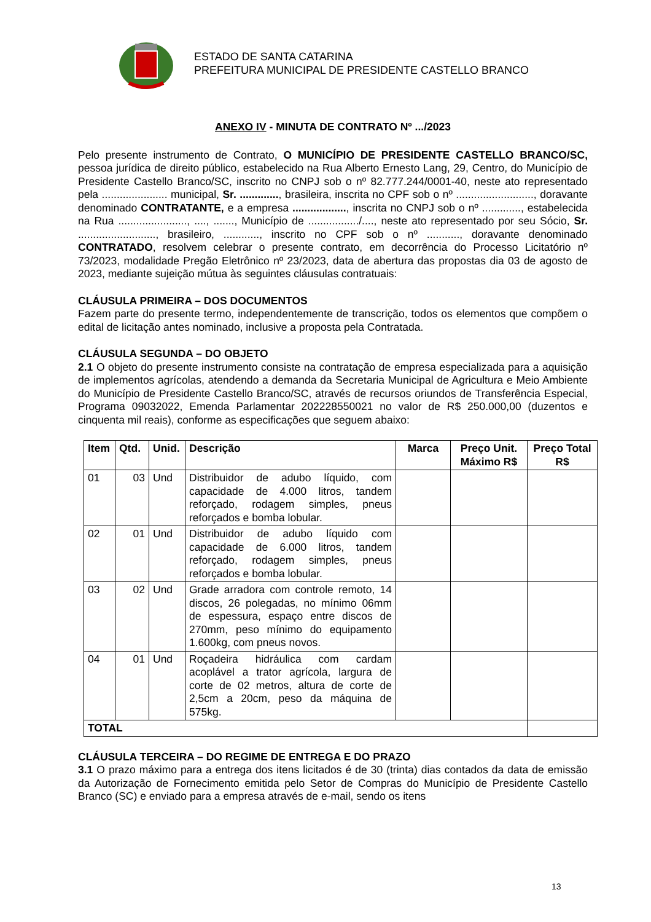ESTADO DE SANTA CATARINA
PREFEITURA MUNICIPAL DE PRESIDENTE CASTELLO BRANCO
ANEXO IV - MINUTA DE CONTRATO Nº .../2023
Pelo presente instrumento de Contrato, O MUNICÍPIO DE PRESIDENTE CASTELLO BRANCO/SC, pessoa jurídica de direito público, estabelecido na Rua Alberto Ernesto Lang, 29, Centro, do Município de Presidente Castello Branco/SC, inscrito no CNPJ sob o nº 82.777.244/0001-40, neste ato representado pela ...................... municipal, Sr. ............., brasileira, inscrita no CPF sob o nº .........................., doravante denominado CONTRATANTE, e a empresa .................., inscrita no CNPJ sob o nº ............., estabelecida na Rua ......................., ...., ......., Município de ................./...., neste ato representado por seu Sócio, Sr. .........................., brasileiro, ............, inscrito no CPF sob o nº ..........., doravante denominado CONTRATADO, resolvem celebrar o presente contrato, em decorrência do Processo Licitatório nº 73/2023, modalidade Pregão Eletrônico nº 23/2023, data de abertura das propostas dia 03 de agosto de 2023, mediante sujeição mútua às seguintes cláusulas contratuais:
CLÁUSULA PRIMEIRA – DOS DOCUMENTOS
Fazem parte do presente termo, independentemente de transcrição, todos os elementos que compõem o edital de licitação antes nominado, inclusive a proposta pela Contratada.
CLÁUSULA SEGUNDA – DO OBJETO
2.1 O objeto do presente instrumento consiste na contratação de empresa especializada para a aquisição de implementos agrícolas, atendendo a demanda da Secretaria Municipal de Agricultura e Meio Ambiente do Município de Presidente Castello Branco/SC, através de recursos oriundos de Transferência Especial, Programa 09032022, Emenda Parlamentar 202228550021 no valor de R$ 250.000,00 (duzentos e cinquenta mil reais), conforme as especificações que seguem abaixo:
| Item | Qtd. | Unid. | Descrição | Marca | Preço Unit. Máximo R$ | Preço Total R$ |
| --- | --- | --- | --- | --- | --- | --- |
| 01 | 03 | Und | Distribuidor de adubo líquido, com capacidade de 4.000 litros, tandem reforçado, rodagem simples, pneus reforçados e bomba lobular. | | | |
| 02 | 01 | Und | Distribuidor de adubo líquido com capacidade de 6.000 litros, tandem reforçado, rodagem simples, pneus reforçados e bomba lobular. | | | |
| 03 | 02 | Und | Grade arradora com controle remoto, 14 discos, 26 polegadas, no mínimo 06mm de espessura, espaço entre discos de 270mm, peso mínimo do equipamento 1.600kg, com pneus novos. | | | |
| 04 | 01 | Und | Roçadeira hidráulica com cardam acoplável a trator agrícola, largura de corte de 02 metros, altura de corte de 2,5cm a 20cm, peso da máquina de 575kg. | | | |
| TOTAL | | | | | | |
CLÁUSULA TERCEIRA – DO REGIME DE ENTREGA E DO PRAZO
3.1 O prazo máximo para a entrega dos itens licitados é de 30 (trinta) dias contados da data de emissão da Autorização de Fornecimento emitida pelo Setor de Compras do Município de Presidente Castello Branco (SC) e enviado para a empresa através de e-mail, sendo os itens
13